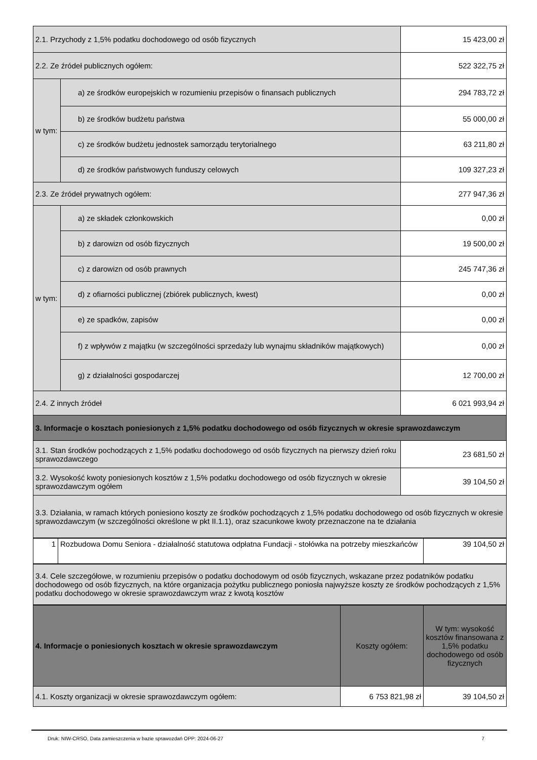| 2.1. Przychody z 1,5% podatku dochodowego od osób fizycznych | | 15 423,00 zł |
| 2.2. Ze źródeł publicznych ogółem: | | 522 322,75 zł |
| w tym: | a) ze środków europejskich w rozumieniu przepisów o finansach publicznych | 294 783,72 zł |
| | b) ze środków budżetu państwa | 55 000,00 zł |
| | c) ze środków budżetu jednostek samorządu terytorialnego | 63 211,80 zł |
| | d) ze środków państwowych funduszy celowych | 109 327,23 zł |
| 2.3. Ze źródeł prywatnych ogółem: | | 277 947,36 zł |
| w tym: | a) ze składek członkowskich | 0,00 zł |
| | b) z darowizn od osób fizycznych | 19 500,00 zł |
| | c) z darowizn od osób prawnych | 245 747,36 zł |
| | d) z ofiarności publicznej (zbiórek publicznych, kwest) | 0,00 zł |
| | e) ze spadków, zapisów | 0,00 zł |
| | f) z wpływów z majątku (w szczególności sprzedaży lub wynajmu składników majątkowych) | 0,00 zł |
| | g) z działalności gospodarczej | 12 700,00 zł |
| 2.4. Z innych źródeł | | 6 021 993,94 zł |
| 3. Informacje o kosztach poniesionych z 1,5% podatku dochodowego od osób fizycznych w okresie sprawozdawczym | | |
| 3.1. Stan środków pochodzących z 1,5% podatku dochodowego od osób fizycznych na pierwszy dzień roku sprawozdawczego | | 23 681,50 zł |
| 3.2. Wysokość kwoty poniesionych kosztów z 1,5% podatku dochodowego od osób fizycznych w okresie sprawozdawczym ogółem | | 39 104,50 zł |
| 3.3. Działania, w ramach których poniesiono koszty ze środków pochodzących z 1,5% podatku dochodowego od osób fizycznych w okresie sprawozdawczym (w szczególności określone w pkt II.1.1), oraz szacunkowe kwoty przeznaczone na te działania | | |
| 1 | Rozbudowa Domu Seniora - działalność statutowa odpłatna Fundacji - stołówka na potrzeby mieszkańców | 39 104,50 zł |
| 3.4. Cele szczegółowe, w rozumieniu przepisów o podatku dochodowym od osób fizycznych, wskazane przez podatników podatku dochodowego od osób fizycznych, na które organizacja pożytku publicznego poniosła najwyższe koszty ze środków pochodzących z 1,5% podatku dochodowego w okresie sprawozdawczym wraz z kwotą kosztów |
| 4. Informacje o poniesionych kosztach w okresie sprawozdawczym | Koszty ogółem: | W tym: wysokość kosztów finansowana z 1,5% podatku dochodowego od osób fizycznych |
| --- | --- | --- |
| 4.1. Koszty organizacji w okresie sprawozdawczym ogółem: | 6 753 821,98 zł | 39 104,50 zł |
Druk: NIW-CRSO, Data zamieszczenia w bazie sprawozdań OPP: 2024-06-27 7